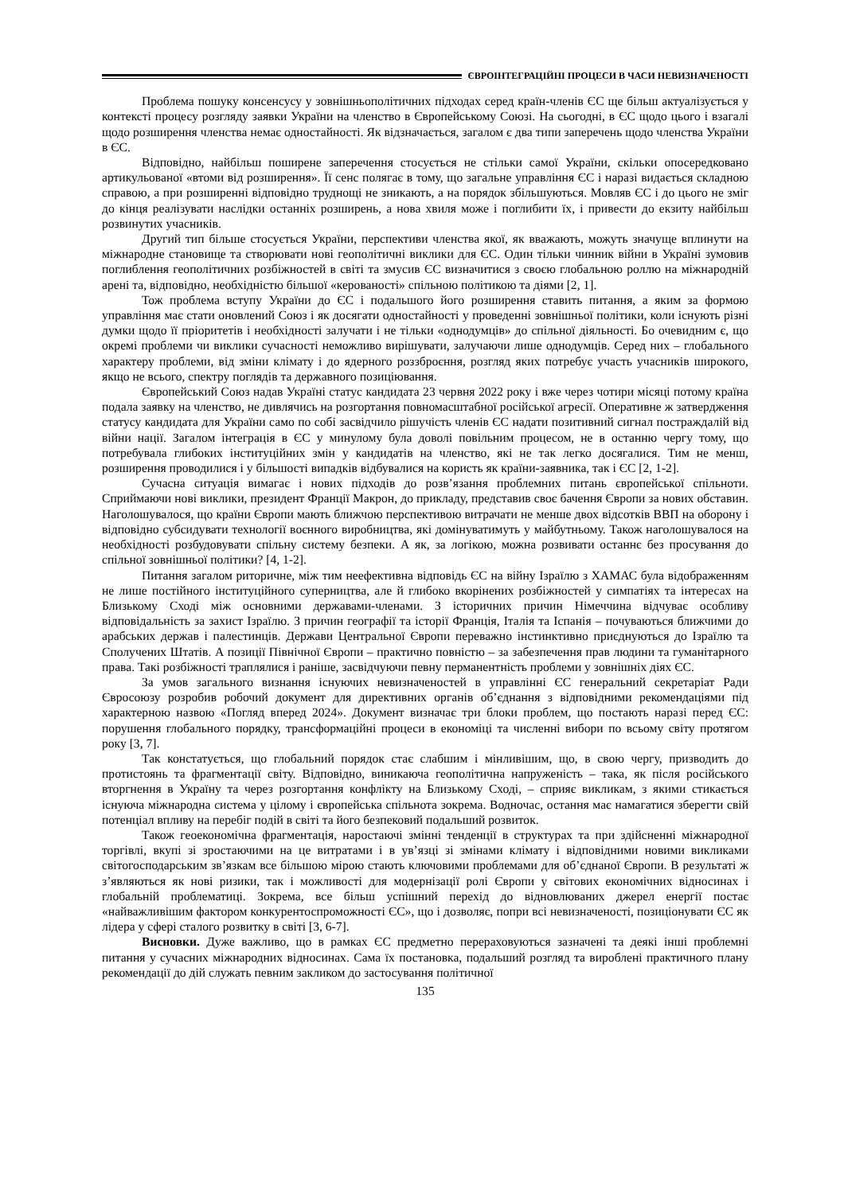ЄВРОІНТЕГРАЦІЙНІ ПРОЦЕСИ В ЧАСИ НЕВИЗНАЧЕНОСТІ
Проблема пошуку консенсусу у зовнішньополітичних підходах серед країн-членів ЄС ще більш актуалізується у контексті процесу розгляду заявки України на членство в Європейському Союзі. На сьогодні, в ЄС щодо цього і взагалі щодо розширення членства немає одностайності. Як відзначається, загалом є два типи заперечень щодо членства України в ЄС.
Відповідно, найбільш поширене заперечення стосується не стільки самої України, скільки опосередковано артикульованої «втоми від розширення». Її сенс полягає в тому, що загальне управління ЄС і наразі видається складною справою, а при розширенні відповідно труднощі не зникають, а на порядок збільшуються. Мовляв ЄС і до цього не зміг до кінця реалізувати наслідки останніх розширень, а нова хвиля може і поглибити їх, і привести до екзиту найбільш розвинутих учасників.
Другий тип більше стосується України, перспективи членства якої, як вважають, можуть значуще вплинути на міжнародне становище та створювати нові геополітичні виклики для ЄС. Один тільки чинник війни в Україні зумовив поглиблення геополітичних розбіжностей в світі та змусив ЄС визначитися з своєю глобальною роллю на міжнародній арені та, відповідно, необхідністю більшої «керованості» спільною політикою та діями [2, 1].
Тож проблема вступу України до ЄС і подальшого його розширення ставить питання, а яким за формою управління має стати оновлений Союз і як досягати одностайності у проведенні зовнішньої політики, коли існують різні думки щодо її пріоритетів і необхідності залучати і не тільки «однодумців» до спільної діяльності. Бо очевидним є, що окремі проблеми чи виклики сучасності неможливо вирішувати, залучаючи лише однодумців. Серед них – глобального характеру проблеми, від зміни клімату і до ядерного роззброєння, розгляд яких потребує участь учасників широкого, якщо не всього, спектру поглядів та державного позиціювання.
Європейський Союз надав Україні статус кандидата 23 червня 2022 року і вже через чотири місяці потому країна подала заявку на членство, не дивлячись на розгортання повномасштабної російської агресії. Оперативне ж затвердження статусу кандидата для України само по собі засвідчило рішучість членів ЄС надати позитивний сигнал постраждалій від війни нації. Загалом інтеграція в ЄС у минулому була доволі повільним процесом, не в останню чергу тому, що потребувала глибоких інституційних змін у кандидатів на членство, які не так легко досягалися. Тим не менш, розширення проводилися і у більшості випадків відбувалися на користь як країни-заявника, так і ЄС [2, 1-2].
Сучасна ситуація вимагає і нових підходів до розв’язання проблемних питань європейської спільноти. Сприймаючи нові виклики, президент Франції Макрон, до прикладу, представив своє бачення Європи за нових обставин. Наголошувалося, що країни Європи мають ближчою перспективою витрачати не менше двох відсотків ВВП на оборону і відповідно субсидувати технології воєнного виробництва, які домінуватимуть у майбутньому. Також наголошувалося на необхідності розбудовувати спільну систему безпеки. А як, за логікою, можна розвивати останнє без просування до спільної зовнішньої політики? [4, 1-2].
Питання загалом риторичне, між тим неефективна відповідь ЄС на війну Ізраїлю з ХАМАС була відображенням не лише постійного інституційного суперництва, але й глибоко вкорінених розбіжностей у симпатіях та інтересах на Близькому Сході між основними державами-членами. З історичних причин Німеччина відчуває особливу відповідальність за захист Ізраїлю. З причин географії та історії Франція, Італія та Іспанія – почуваються ближчими до арабських держав і палестинців. Держави Центральної Європи переважно інстинктивно приєднуються до Ізраїлю та Сполучених Штатів. А позиції Північної Європи – практично повністю – за забезпечення прав людини та гуманітарного права. Такі розбіжності траплялися і раніше, засвідчуючи певну перманентність проблеми у зовнішніх діях ЄС.
За умов загального визнання існуючих невизначеностей в управлінні ЄС генеральний секретаріат Ради Євросоюзу розробив робочий документ для директивних органів об’єднання з відповідними рекомендаціями під характерною назвою «Погляд вперед 2024». Документ визначає три блоки проблем, що постають наразі перед ЄС: порушення глобального порядку, трансформаційні процеси в економіці та численні вибори по всьому світу протягом року [3, 7].
Так констатується, що глобальний порядок стає слабшим і мінливішим, що, в свою чергу, призводить до протистоянь та фрагментації світу. Відповідно, виникаюча геополітична напруженість – така, як після російського вторгнення в Україну та через розгортання конфлікту на Близькому Сході, – сприяє викликам, з якими стикається існуюча міжнародна система у цілому і європейська спільнота зокрема. Водночас, остання має намагатися зберегти свій потенціал впливу на перебіг подій в світі та його безпековий подальший розвиток.
Також геоекономічна фрагментація, наростаючі змінні тенденції в структурах та при здійсненні міжнародної торгівлі, вкупі зі зростаючими на це витратами і в ув’язці зі змінами клімату і відповідними новими викликами світогосподарським зв’язкам все більшою мірою стають ключовими проблемами для об’єднаної Європи. В результаті ж з’являються як нові ризики, так і можливості для модернізації ролі Європи у світових економічних відносинах і глобальній проблематиці. Зокрема, все більш успішний перехід до відновлюваних джерел енергії постає «найважливішим фактором конкурентоспроможності ЄС», що і дозволяє, попри всі невизначеності, позиціонувати ЄС як лідера у сфері сталого розвитку в світі [3, 6-7].
Висновки. Дуже важливо, що в рамках ЄС предметно перераховуються зазначені та деякі інші проблемні питання у сучасних міжнародних відносинах. Сама їх постановка, подальший розгляд та вироблені практичного плану рекомендації до дій служать певним закликом до застосування політичної
135